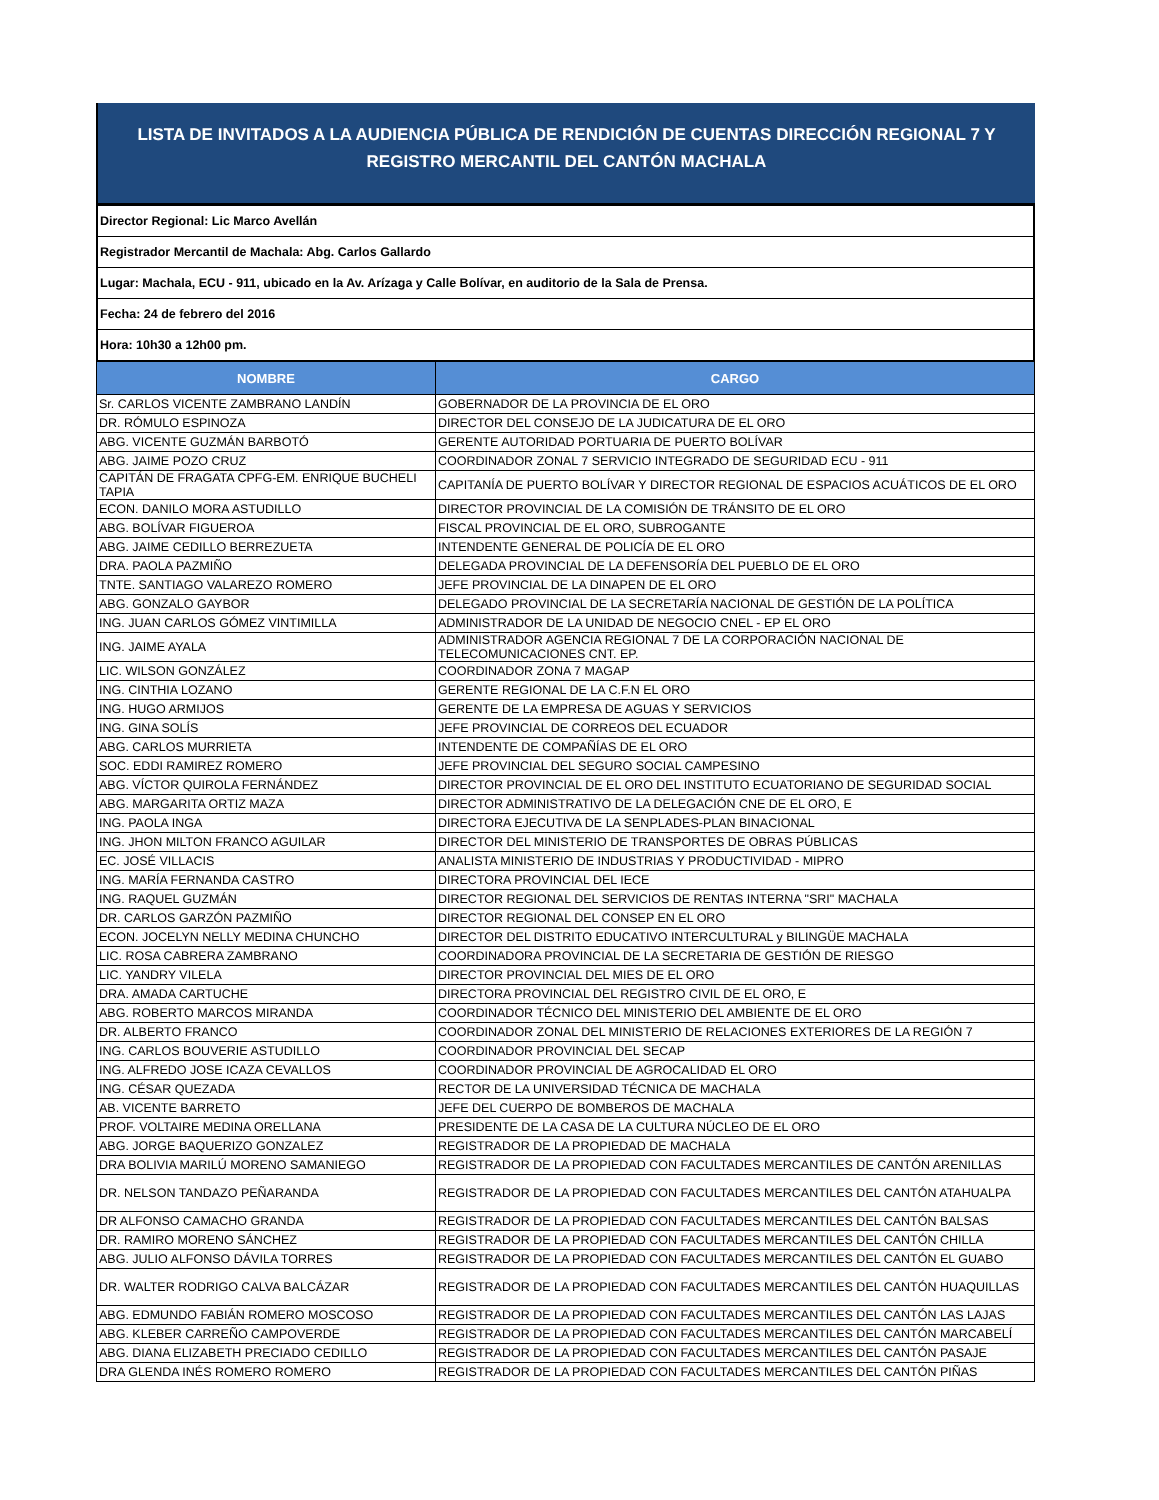LISTA DE INVITADOS A LA AUDIENCIA PÚBLICA DE RENDICIÓN DE CUENTAS DIRECCIÓN REGIONAL 7 Y
REGISTRO MERCANTIL DEL CANTÓN MACHALA
| Director Regional: Lic Marco Avellán |
| Registrador Mercantil de Machala: Abg. Carlos Gallardo |
| Lugar: Machala, ECU - 911, ubicado en la Av. Arízaga y Calle Bolívar, en auditorio de la Sala de Prensa. |
| Fecha: 24 de febrero del 2016 |
| Hora: 10h30 a 12h00 pm. |
| NOMBRE | CARGO |
| --- | --- |
| Sr. CARLOS VICENTE ZAMBRANO LANDÍN | GOBERNADOR DE LA PROVINCIA DE EL ORO |
| DR. RÓMULO ESPINOZA | DIRECTOR DEL CONSEJO DE LA JUDICATURA DE EL ORO |
| ABG. VICENTE GUZMÁN BARBOTÓ | GERENTE AUTORIDAD PORTUARIA DE PUERTO BOLÍVAR |
| ABG. JAIME POZO CRUZ | COORDINADOR ZONAL 7 SERVICIO INTEGRADO DE SEGURIDAD ECU - 911 |
| CAPITÁN DE FRAGATA CPFG-EM. ENRIQUE BUCHELI TAPIA | CAPITANÍA DE PUERTO BOLÍVAR Y DIRECTOR REGIONAL DE ESPACIOS ACUÁTICOS DE EL ORO |
| ECON. DANILO MORA ASTUDILLO | DIRECTOR PROVINCIAL DE LA COMISIÓN DE TRÁNSITO DE EL ORO |
| ABG. BOLÍVAR FIGUEROA | FISCAL PROVINCIAL DE EL ORO, SUBROGANTE |
| ABG. JAIME CEDILLO BERREZUETA | INTENDENTE GENERAL DE POLICÍA DE EL ORO |
| DRA. PAOLA PAZMIÑO | DELEGADA PROVINCIAL DE LA DEFENSORÍA DEL PUEBLO DE EL ORO |
| TNTE. SANTIAGO VALAREZO ROMERO | JEFE PROVINCIAL DE LA DINAPEN DE EL ORO |
| ABG. GONZALO GAYBOR | DELEGADO PROVINCIAL DE LA SECRETARÍA NACIONAL DE GESTIÓN DE LA POLÍTICA |
| ING. JUAN CARLOS GÓMEZ VINTIMILLA | ADMINISTRADOR DE LA UNIDAD DE NEGOCIO CNEL - EP EL ORO |
| ING. JAIME AYALA | ADMINISTRADOR AGENCIA REGIONAL 7 DE LA CORPORACIÓN NACIONAL DE TELECOMUNICACIONES CNT. EP. |
| LIC. WILSON GONZÁLEZ | COORDINADOR ZONA 7 MAGAP |
| ING. CINTHIA LOZANO | GERENTE REGIONAL DE LA C.F.N EL ORO |
| ING. HUGO ARMIJOS | GERENTE DE LA EMPRESA DE AGUAS Y SERVICIOS |
| ING. GINA SOLÍS | JEFE PROVINCIAL DE CORREOS DEL ECUADOR |
| ABG. CARLOS MURRIETA | INTENDENTE DE COMPAÑÍAS DE EL ORO |
| SOC. EDDI RAMIREZ ROMERO | JEFE PROVINCIAL DEL SEGURO SOCIAL CAMPESINO |
| ABG. VÍCTOR QUIROLA FERNÁNDEZ | DIRECTOR PROVINCIAL DE EL ORO DEL INSTITUTO ECUATORIANO DE SEGURIDAD SOCIAL |
| ABG. MARGARITA ORTIZ MAZA | DIRECTOR ADMINISTRATIVO DE LA DELEGACIÓN CNE DE EL ORO, E |
| ING. PAOLA INGA | DIRECTORA EJECUTIVA DE LA SENPLADES-PLAN BINACIONAL |
| ING. JHON MILTON FRANCO AGUILAR | DIRECTOR DEL MINISTERIO DE TRANSPORTES DE OBRAS PÚBLICAS |
| EC. JOSÉ VILLACIS | ANALISTA MINISTERIO DE INDUSTRIAS Y PRODUCTIVIDAD - MIPRO |
| ING. MARÍA FERNANDA CASTRO | DIRECTORA PROVINCIAL DEL IECE |
| ING. RAQUEL GUZMÁN | DIRECTOR REGIONAL DEL SERVICIOS DE RENTAS INTERNA "SRI" MACHALA |
| DR. CARLOS GARZÓN PAZMIÑO | DIRECTOR REGIONAL DEL CONSEP EN EL ORO |
| ECON. JOCELYN NELLY MEDINA CHUNCHO | DIRECTOR DEL DISTRITO EDUCATIVO INTERCULTURAL y BILINGÜE MACHALA |
| LIC. ROSA CABRERA ZAMBRANO | COORDINADORA PROVINCIAL DE LA SECRETARIA DE GESTIÓN DE RIESGO |
| LIC. YANDRY VILELA | DIRECTOR PROVINCIAL DEL MIES DE EL ORO |
| DRA. AMADA CARTUCHE | DIRECTORA PROVINCIAL DEL REGISTRO CIVIL DE EL ORO, E |
| ABG. ROBERTO MARCOS MIRANDA | COORDINADOR TÉCNICO DEL MINISTERIO DEL AMBIENTE DE EL ORO |
| DR. ALBERTO FRANCO | COORDINADOR ZONAL DEL MINISTERIO DE RELACIONES EXTERIORES DE LA REGIÓN 7 |
| ING. CARLOS BOUVERIE ASTUDILLO | COORDINADOR PROVINCIAL DEL SECAP |
| ING. ALFREDO JOSE ICAZA CEVALLOS | COORDINADOR PROVINCIAL DE AGROCALIDAD EL ORO |
| ING. CÉSAR QUEZADA | RECTOR DE LA UNIVERSIDAD TÉCNICA DE MACHALA |
| AB. VICENTE BARRETO | JEFE DEL CUERPO DE BOMBEROS DE MACHALA |
| PROF. VOLTAIRE MEDINA ORELLANA | PRESIDENTE DE LA CASA DE LA CULTURA NÚCLEO DE EL ORO |
| ABG. JORGE BAQUERIZO GONZALEZ | REGISTRADOR DE LA PROPIEDAD DE MACHALA |
| DRA BOLIVIA MARILÚ MORENO SAMANIEGO | REGISTRADOR DE LA PROPIEDAD CON FACULTADES MERCANTILES DE CANTÓN ARENILLAS |
| DR. NELSON TANDAZO PEÑARANDA | REGISTRADOR DE LA PROPIEDAD CON FACULTADES MERCANTILES DEL CANTÓN ATAHUALPA |
| DR ALFONSO CAMACHO GRANDA | REGISTRADOR DE LA PROPIEDAD CON FACULTADES MERCANTILES DEL CANTÓN BALSAS |
| DR. RAMIRO MORENO SÁNCHEZ | REGISTRADOR DE LA PROPIEDAD CON FACULTADES MERCANTILES DEL CANTÓN CHILLA |
| ABG. JULIO ALFONSO DÁVILA TORRES | REGISTRADOR DE LA PROPIEDAD CON FACULTADES MERCANTILES DEL CANTÓN EL GUABO |
| DR. WALTER RODRIGO CALVA BALCÁZAR | REGISTRADOR DE LA PROPIEDAD CON FACULTADES MERCANTILES DEL CANTÓN HUAQUILLAS |
| ABG. EDMUNDO FABIÁN ROMERO MOSCOSO | REGISTRADOR DE LA PROPIEDAD CON FACULTADES MERCANTILES DEL CANTÓN LAS LAJAS |
| ABG. KLEBER CARREÑO CAMPOVERDE | REGISTRADOR DE LA PROPIEDAD CON FACULTADES MERCANTILES DEL CANTÓN MARCABELÍ |
| ABG. DIANA ELIZABETH PRECIADO CEDILLO | REGISTRADOR DE LA PROPIEDAD CON FACULTADES MERCANTILES DEL CANTÓN PASAJE |
| DRA GLENDA INÉS ROMERO ROMERO | REGISTRADOR DE LA PROPIEDAD CON FACULTADES MERCANTILES DEL CANTÓN PIÑAS |